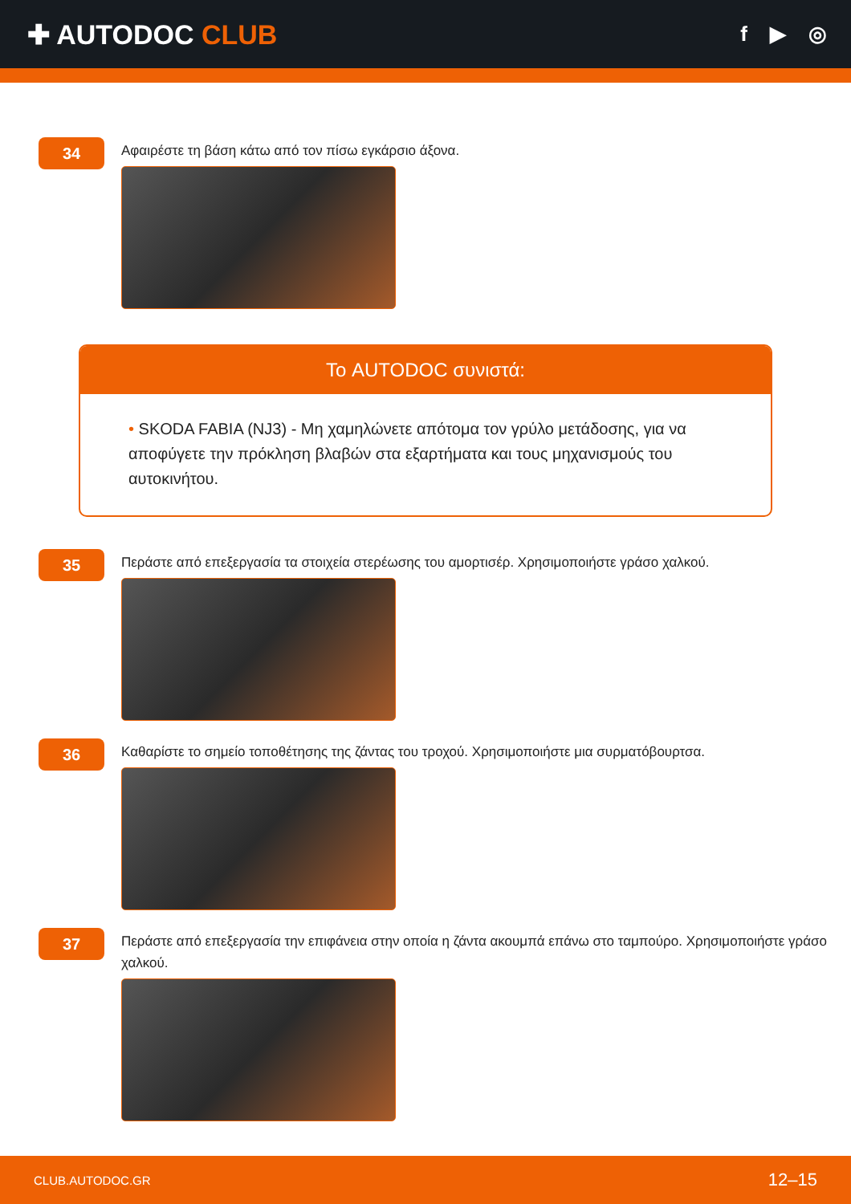✚ AUTODOC CLUB
f ▶ ◎
34
Αφαιρέστε τη βάση κάτω από τον πίσω εγκάρσιο άξονα.
Το AUTODOC συνιστά:
• SKODA FABIA (NJ3) - Μη χαμηλώνετε απότομα τον γρύλο μετάδοσης, για να αποφύγετε την πρόκληση βλαβών στα εξαρτήματα και τους μηχανισμούς του αυτοκινήτου.
35
Περάστε από επεξεργασία τα στοιχεία στερέωσης του αμορτισέρ. Χρησιμοποιήστε γράσο χαλκού.
36
Καθαρίστε το σημείο τοποθέτησης της ζάντας του τροχού. Χρησιμοποιήστε μια συρματόβουρτσα.
37
Περάστε από επεξεργασία την επιφάνεια στην οποία η ζάντα ακουμπά επάνω στο ταμπούρο. Χρησιμοποιήστε γράσο χαλκού.
CLUB.AUTODOC.GR 12–15